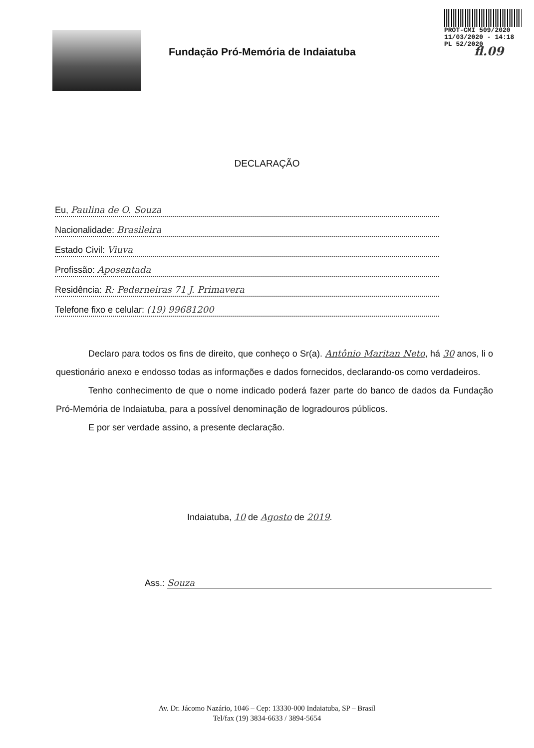PROT-CMI 509/2020
11/03/2020 - 14:18
PL 52/2020
fl.09
Fundação Pró-Memória de Indaiatuba
DECLARAÇÃO
Eu, Paulina de O. Souza
Nacionalidade: Brasileira
Estado Civil: Viuva
Profissão: Aposentada
Residência: R: Pederneiras 71 J. Primavera
Telefone fixo e celular: (19) 99681200
Declaro para todos os fins de direito, que conheço o Sr(a). Antônio Maritan Neto, há 30 anos, li o questionário anexo e endosso todas as informações e dados fornecidos, declarando-os como verdadeiros.
Tenho conhecimento de que o nome indicado poderá fazer parte do banco de dados da Fundação Pró-Memória de Indaiatuba, para a possível denominação de logradouros públicos.
E por ser verdade assino, a presente declaração.
Indaiatuba, 10 de Agosto de 2019.
Ass.: Souza
Av. Dr. Jácomo Nazário, 1046 – Cep: 13330-000 Indaiatuba, SP – Brasil
Tel/fax (19) 3834-6633 / 3894-5654